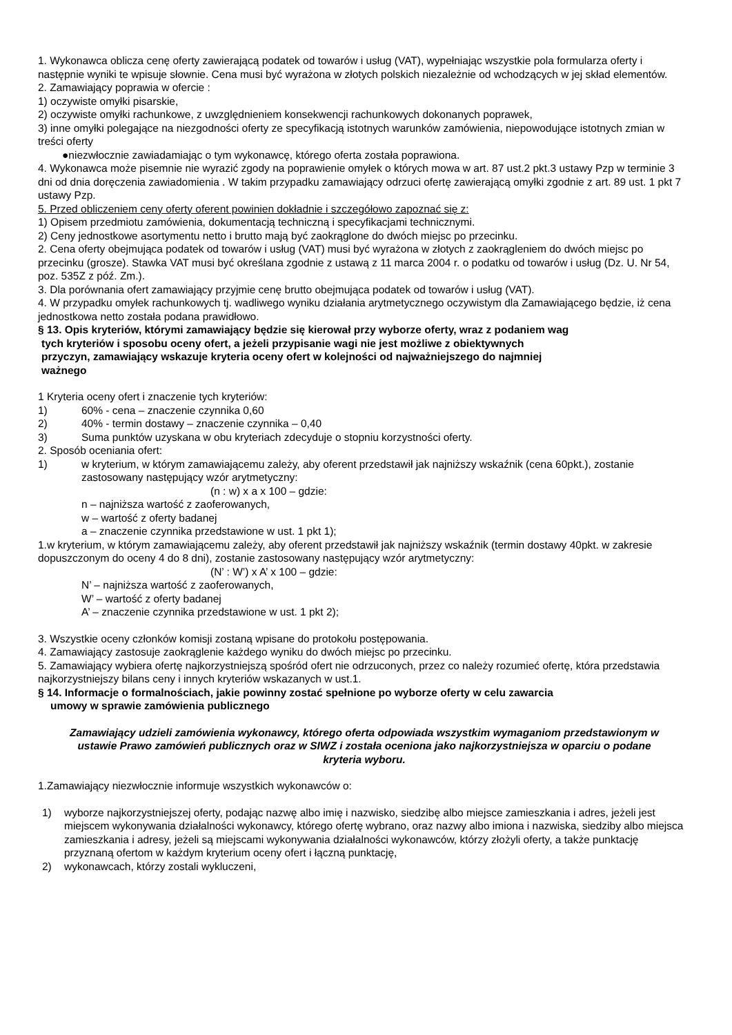1. Wykonawca oblicza cenę oferty zawierającą podatek od towarów i usług (VAT), wypełniając wszystkie pola formularza oferty i następnie wyniki te wpisuje słownie. Cena musi być wyrażona w złotych polskich niezależnie od wchodzących w jej skład elementów.
2. Zamawiający poprawia w ofercie :
1) oczywiste omyłki pisarskie,
2) oczywiste omyłki rachunkowe, z uwzględnieniem konsekwencji rachunkowych dokonanych poprawek,
3) inne omyłki polegające na niezgodności oferty ze specyfikacją istotnych warunków zamówienia, niepowodujące istotnych zmian w treści oferty
●niezwłocznie zawiadamiając o tym wykonawcę, którego oferta została poprawiona.
4. Wykonawca może pisemnie nie wyrazić zgody na poprawienie omyłek o których mowa w art. 87 ust.2 pkt.3 ustawy Pzp w terminie 3 dni od dnia doręczenia zawiadomienia . W takim przypadku zamawiający odrzuci ofertę zawierającą omyłki zgodnie z art. 89 ust. 1 pkt 7 ustawy Pzp.
5. Przed obliczeniem ceny oferty oferent powinien dokładnie i szczegółowo zapoznać się z:
1) Opisem przedmiotu zamówienia, dokumentacją techniczną i specyfikacjami technicznymi.
2) Ceny jednostkowe asortymentu netto i brutto mają być zaokrąglone do dwóch miejsc po przecinku.
2. Cena oferty obejmująca podatek od towarów i usług (VAT) musi być wyrażona w złotych z zaokrągleniem do dwóch miejsc po przecinku (grosze). Stawka VAT musi być określana zgodnie z ustawą z 11 marca 2004 r. o podatku od towarów i usług (Dz. U. Nr 54, poz. 535Z z póź. Zm.).
3. Dla porównania ofert zamawiający przyjmie cenę brutto obejmująca podatek od towarów i usług (VAT).
4. W przypadku omyłek rachunkowych tj. wadliwego wyniku działania arytmetycznego oczywistym dla Zamawiającego będzie, iż cena jednostkowa netto została podana prawidłowo.
§ 13. Opis kryteriów, którymi zamawiający będzie się kierował przy wyborze oferty, wraz z podaniem wag
tych kryteriów i sposobu oceny ofert, a jeżeli przypisanie wagi nie jest możliwe z obiektywnych
przyczyn, zamawiający wskazuje kryteria oceny ofert w kolejności od najważniejszego do najmniej
ważnego
1 Kryteria oceny ofert i znaczenie tych kryteriów:
1) 60% - cena – znaczenie czynnika 0,60
2) 40% - termin dostawy – znaczenie czynnika – 0,40
3) Suma punktów uzyskana w obu kryteriach zdecyduje o stopniu korzystności oferty.
2. Sposób oceniania ofert:
1) w kryterium, w którym zamawiającemu zależy, aby oferent przedstawił jak najniższy wskaźnik (cena 60pkt.), zostanie zastosowany następujący wzór arytmetyczny:
(n : w) x a x 100 – gdzie:
n – najniższa wartość z zaoferowanych,
w – wartość z oferty badanej
a – znaczenie czynnika przedstawione w ust. 1 pkt 1);
1.w kryterium, w którym zamawiającemu zależy, aby oferent przedstawił jak najniższy wskaźnik (termin dostawy 40pkt. w zakresie dopuszczonym do oceny 4 do 8 dni), zostanie zastosowany następujący wzór arytmetyczny:
(N’ : W’) x A’ x 100 – gdzie:
N’ – najniższa wartość z zaoferowanych,
W’ – wartość z oferty badanej
A’ – znaczenie czynnika przedstawione w ust. 1 pkt 2);
3. Wszystkie oceny członków komisji zostaną wpisane do protokołu postępowania.
4. Zamawiający zastosuje zaokrąglenie każdego wyniku do dwóch miejsc po przecinku.
5. Zamawiający wybiera ofertę najkorzystniejszą spośród ofert nie odrzuconych, przez co należy rozumieć ofertę, która przedstawia najkorzystniejszy bilans ceny i innych kryteriów wskazanych w ust.1.
§ 14. Informacje o formalnościach, jakie powinny zostać spełnione po wyborze oferty w celu zawarcia
umowy w sprawie zamówienia publicznego
Zamawiający udzieli zamówienia wykonawcy, którego oferta odpowiada wszystkim wymaganiom przedstawionym w ustawie Prawo zamówień publicznych oraz w SIWZ i została oceniona jako najkorzystniejsza w oparciu o podane kryteria wyboru.
1.Zamawiający niezwłocznie informuje wszystkich wykonawców o:
1) wyborze najkorzystniejszej oferty, podając nazwę albo imię i nazwisko, siedzibę albo miejsce zamieszkania i adres, jeżeli jest miejscem wykonywania działalności wykonawcy, którego ofertę wybrano, oraz nazwy albo imiona i nazwiska, siedziby albo miejsca zamieszkania i adresy, jeżeli są miejscami wykonywania działalności wykonawców, którzy złożyli oferty, a także punktację przyznaną ofertom w każdym kryterium oceny ofert i łączną punktację,
2) wykonawcach, którzy zostali wykluczeni,